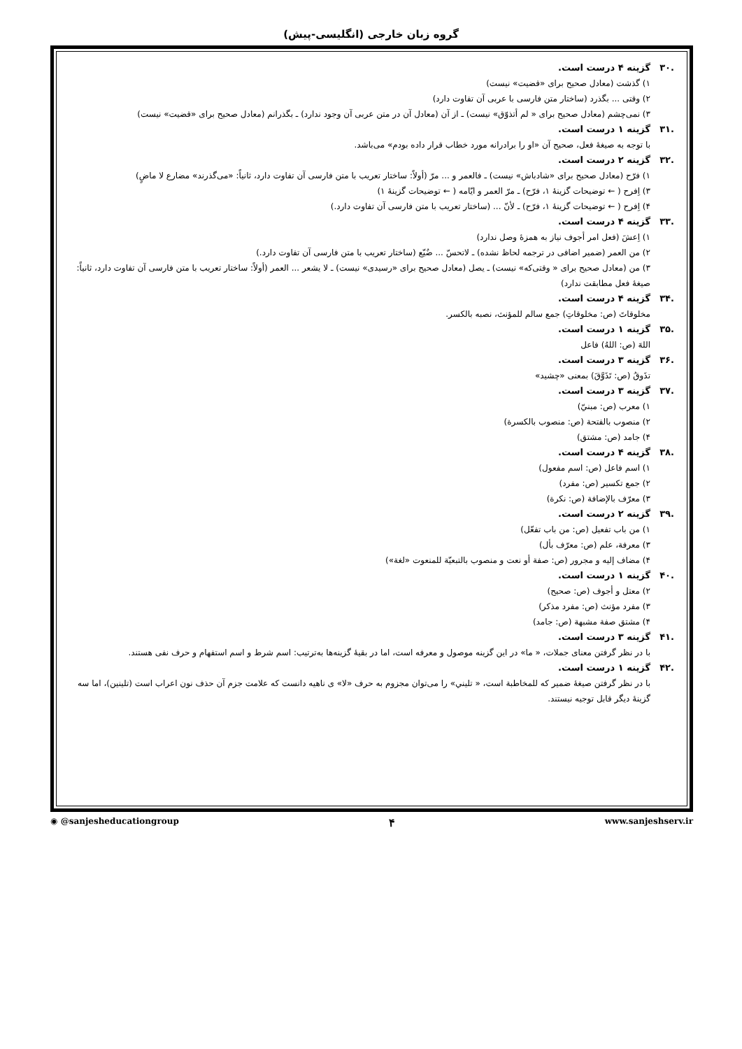گروه زبان خارجی (انگلیسی-پیش)
.۳۰ گزینه ۴ درست است.
۱) گذشت (معادل صحیح برای «قضیت» نیست)
۲) وقتی ... بگذرد (ساختار متن فارسی با عربی آن تفاوت دارد)
۳) نمی‌چشم (معادل صحیح برای « لم أتذوّق» نیست) ـ از آن (معادل آن در متن عربی آن وجود ندارد) ـ بگذرانم (معادل صحیح برای «قضیت» نیست)
.۳۱ گزینه ۱ درست است.
با توجه به صیغهٔ فعل، صحیح آن «او را برادرانه مورد خطاب قرار داده بودم» می‌باشد.
.۳۲ گزینه ۲ درست است.
۱) فرّح (معادل صحیح برای «شادباش» نیست) ـ فالعمر و ... مرّ (أولاً: ساختار تعریب با متن فارسی آن تفاوت دارد، ثانیاً: «می‌گذرند» مضارع لا ماضٍ)
۳) اِفرح ( ← توضیحات گزینهٔ ۱، فرّح) ـ مرّ العمر و ایّامه ( ← توضیحات گزینهٔ ۱)
۴) اِفرح ( ← توضیحات گزینهٔ ۱، فرّح) ـ لأنّ ... (ساختار تعریب با متن فارسی آن تفاوت دارد.)
.۳۳ گزینه ۴ درست است.
۱) اِعشَ (فعل امر أجوف نیاز به همزهٔ وصل ندارد)
۲) من العمر (ضمیر اضافی در ترجمه لحاظ نشده) ـ لاتحسّ ... ضُیّع (ساختار تعریب با متن فارسی آن تفاوت دارد.)
۳) من (معادل صحیح برای « وقتی‌که» نیست) ـ یصل (معادل صحیح برای «رسیدی» نیست) ـ لا یشعر ... العمر (أولاً: ساختار تعریب با متن فارسی آن تفاوت دارد، ثانیاً: صیغهٔ فعل مطابقت ندارد)
.۳۴ گزینه ۴ درست است.
مخلوقاتَ (ص: مخلوقاتِ) جمع سالم للمؤنث، نصبه بالکسر.
.۳۵ گزینه ۱ درست است.
اللهَ (ص: اللهُ) فاعل
.۳۶ گزینه ۳ درست است.
تذَوقُ (ص: تَذَوَّقَ) بمعنی «چشید»
.۳۷ گزینه ۳ درست است.
۱) معرب (ص: مبنيّ)
۲) منصوب بالفتحة (ص: منصوب بالکسرة)
۴) جامد (ص: مشتق)
.۳۸ گزینه ۴ درست است.
۱) اسم فاعل (ص: اسم مفعول)
۲) جمع تکسیر (ص: مفرد)
۳) معرّف بالإضافة (ص: نکرة)
.۳۹ گزینه ۲ درست است.
۱) من باب تفعیل (ص: من باب تفعّل)
۳) معرفة، علم (ص: معرّف بأل)
۴) مضاف إلیه و مجرور (ص: صفة أو نعت و منصوب بالتبعیّة للمنعوت «لغة»)
.۴۰ گزینه ۱ درست است.
۲) معتل و أجوف (ص: صحیح)
۳) مفرد مؤنث (ص: مفرد مذکر)
۴) مشتق صفة مشبهة (ص: جامد)
.۴۱ گزینه ۳ درست است.
با در نظر گرفتن معنای جملات، « ما» در این گزینه موصول و معرفه است، اما در بقیهٔ گزینه‌ها به‌ترتیب: اسم شرط و اسم استفهام و حرف نفی هستند.
.۴۲ گزینه ۱ درست است.
با در نظر گرفتن صیغهٔ ضمیر که للمخاطبة است، « تلیني» را می‌توان مجزوم به حرف «لا» ی ناهیه دانست که علامت جزم آن حذف نون اعراب است (تلینین)، اما سه گزینهٔ دیگر قابل توجیه نیستند.
◉ @sanjesheducationgroup ۴ www.sanjeshserv.ir